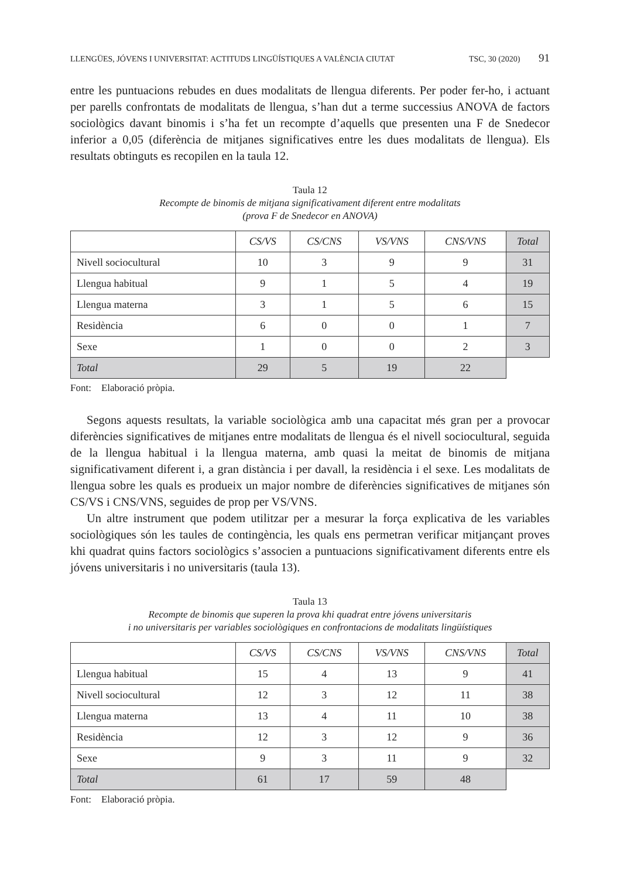LLENGÜES, JÓVENS I UNIVERSITAT: ACTITUDS LINGÜÍSTIQUES A VALÈNCIA CIUTAT TSC, 30 (2020) 91
entre les puntuacions rebudes en dues modalitats de llengua diferents. Per poder fer-ho, i actuant per parells confrontats de modalitats de llengua, s’han dut a terme successius ANOVA de factors sociològics davant binomis i s’ha fet un recompte d’aquells que presenten una F de Snedecor inferior a 0,05 (diferència de mitjanes significatives entre les dues modalitats de llengua). Els resultats obtinguts es recopilen en la taula 12.
Taula 12
Recompte de binomis de mitjana significativament diferent entre modalitats
(prova F de Snedecor en ANOVA)
| | CS/VS | CS/CNS | VS/VNS | CNS/VNS | Total |
| --- | --- | --- | --- | --- | --- |
| Nivell sociocultural | 10 | 3 | 9 | 9 | 31 |
| Llengua habitual | 9 | 1 | 5 | 4 | 19 |
| Llengua materna | 3 | 1 | 5 | 6 | 15 |
| Residència | 6 | 0 | 0 | 1 | 7 |
| Sexe | 1 | 0 | 0 | 2 | 3 |
| Total | 29 | 5 | 19 | 22 | |
Font: Elaboració pròpia.
Segons aquests resultats, la variable sociològica amb una capacitat més gran per a provocar diferències significatives de mitjanes entre modalitats de llengua és el nivell sociocultural, seguida de la llengua habitual i la llengua materna, amb quasi la meitat de binomis de mitjana significativament diferent i, a gran distància i per davall, la residència i el sexe. Les modalitats de llengua sobre les quals es produeix un major nombre de diferències significatives de mitjanes són CS/VS i CNS/VNS, seguides de prop per VS/VNS.
Un altre instrument que podem utilitzar per a mesurar la força explicativa de les variables sociològiques són les taules de contingència, les quals ens permetran verificar mitjançant proves khi quadrat quins factors sociològics s’associen a puntuacions significativament diferents entre els jóvens universitaris i no universitaris (taula 13).
Taula 13
Recompte de binomis que superen la prova khi quadrat entre jóvens universitaris
i no universitaris per variables sociològiques en confrontacions de modalitats lingüístiques
| | CS/VS | CS/CNS | VS/VNS | CNS/VNS | Total |
| --- | --- | --- | --- | --- | --- |
| Llengua habitual | 15 | 4 | 13 | 9 | 41 |
| Nivell sociocultural | 12 | 3 | 12 | 11 | 38 |
| Llengua materna | 13 | 4 | 11 | 10 | 38 |
| Residència | 12 | 3 | 12 | 9 | 36 |
| Sexe | 9 | 3 | 11 | 9 | 32 |
| Total | 61 | 17 | 59 | 48 | |
Font: Elaboració pròpia.